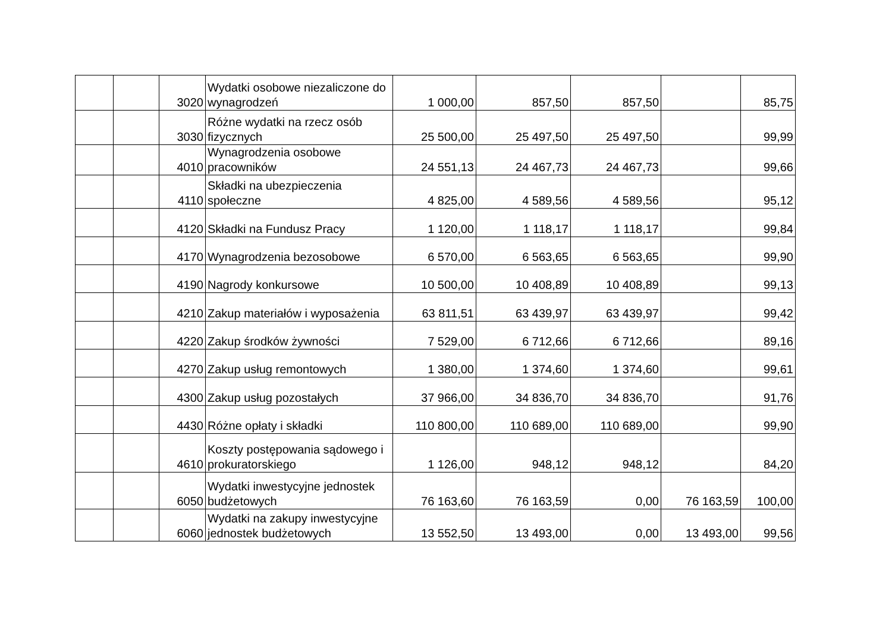| | | 3020 | Wydatki osobowe niezaliczone do wynagrodzeń | 1 000,00 | 857,50 | 857,50 | | 85,75 |
| | | 3030 | Różne wydatki na rzecz osób fizycznych | 25 500,00 | 25 497,50 | 25 497,50 | | 99,99 |
| | | 4010 | Wynagrodzenia osobowe pracowników | 24 551,13 | 24 467,73 | 24 467,73 | | 99,66 |
| | | 4110 | Składki na ubezpieczenia społeczne | 4 825,00 | 4 589,56 | 4 589,56 | | 95,12 |
| | | 4120 | Składki na Fundusz Pracy | 1 120,00 | 1 118,17 | 1 118,17 | | 99,84 |
| | | 4170 | Wynagrodzenia bezosobowe | 6 570,00 | 6 563,65 | 6 563,65 | | 99,90 |
| | | 4190 | Nagrody konkursowe | 10 500,00 | 10 408,89 | 10 408,89 | | 99,13 |
| | | 4210 | Zakup materiałów i wyposażenia | 63 811,51 | 63 439,97 | 63 439,97 | | 99,42 |
| | | 4220 | Zakup środków żywności | 7 529,00 | 6 712,66 | 6 712,66 | | 89,16 |
| | | 4270 | Zakup usług remontowych | 1 380,00 | 1 374,60 | 1 374,60 | | 99,61 |
| | | 4300 | Zakup usług pozostałych | 37 966,00 | 34 836,70 | 34 836,70 | | 91,76 |
| | | 4430 | Różne opłaty i składki | 110 800,00 | 110 689,00 | 110 689,00 | | 99,90 |
| | | 4610 | Koszty postępowania sądowego i prokuratorskiego | 1 126,00 | 948,12 | 948,12 | | 84,20 |
| | | 6050 | Wydatki inwestycyjne jednostek budżetowych | 76 163,60 | 76 163,59 | 0,00 | 76 163,59 | 100,00 |
| | | 6060 | Wydatki na zakupy inwestycyjne jednostek budżetowych | 13 552,50 | 13 493,00 | 0,00 | 13 493,00 | 99,56 |